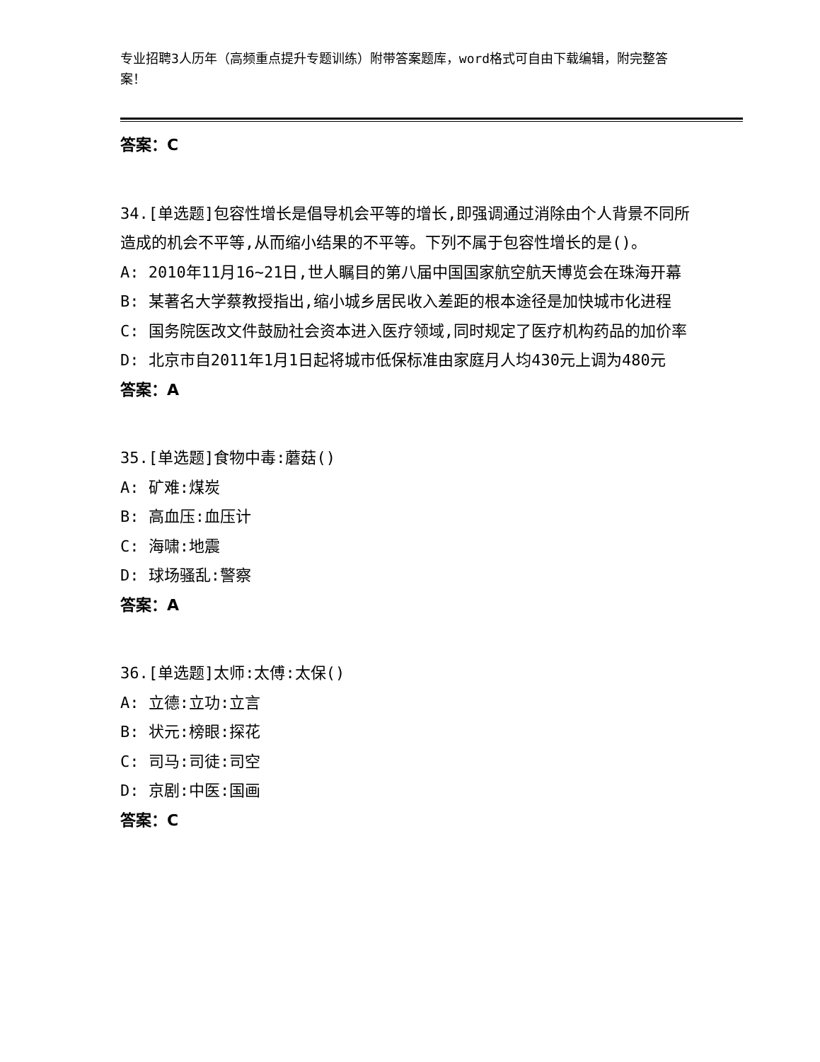专业招聘3人历年（高频重点提升专题训练）附带答案题库，word格式可自由下载编辑，附完整答案！
答案：C
34.[单选题]包容性增长是倡导机会平等的增长,即强调通过消除由个人背景不同所造成的机会不平等,从而缩小结果的不平等。下列不属于包容性增长的是()。
A: 2010年11月16~21日,世人瞩目的第八届中国国家航空航天博览会在珠海开幕
B: 某著名大学蔡教授指出,缩小城乡居民收入差距的根本途径是加快城市化进程
C: 国务院医改文件鼓励社会资本进入医疗领域,同时规定了医疗机构药品的加价率
D: 北京市自2011年1月1日起将城市低保标准由家庭月人均430元上调为480元
答案：A
35.[单选题]食物中毒:蘑菇()
A: 矿难:煤炭
B: 高血压:血压计
C: 海啸:地震
D: 球场骚乱:警察
答案：A
36.[单选题]太师:太傅:太保()
A: 立德:立功:立言
B: 状元:榜眼:探花
C: 司马:司徒:司空
D: 京剧:中医:国画
答案：C